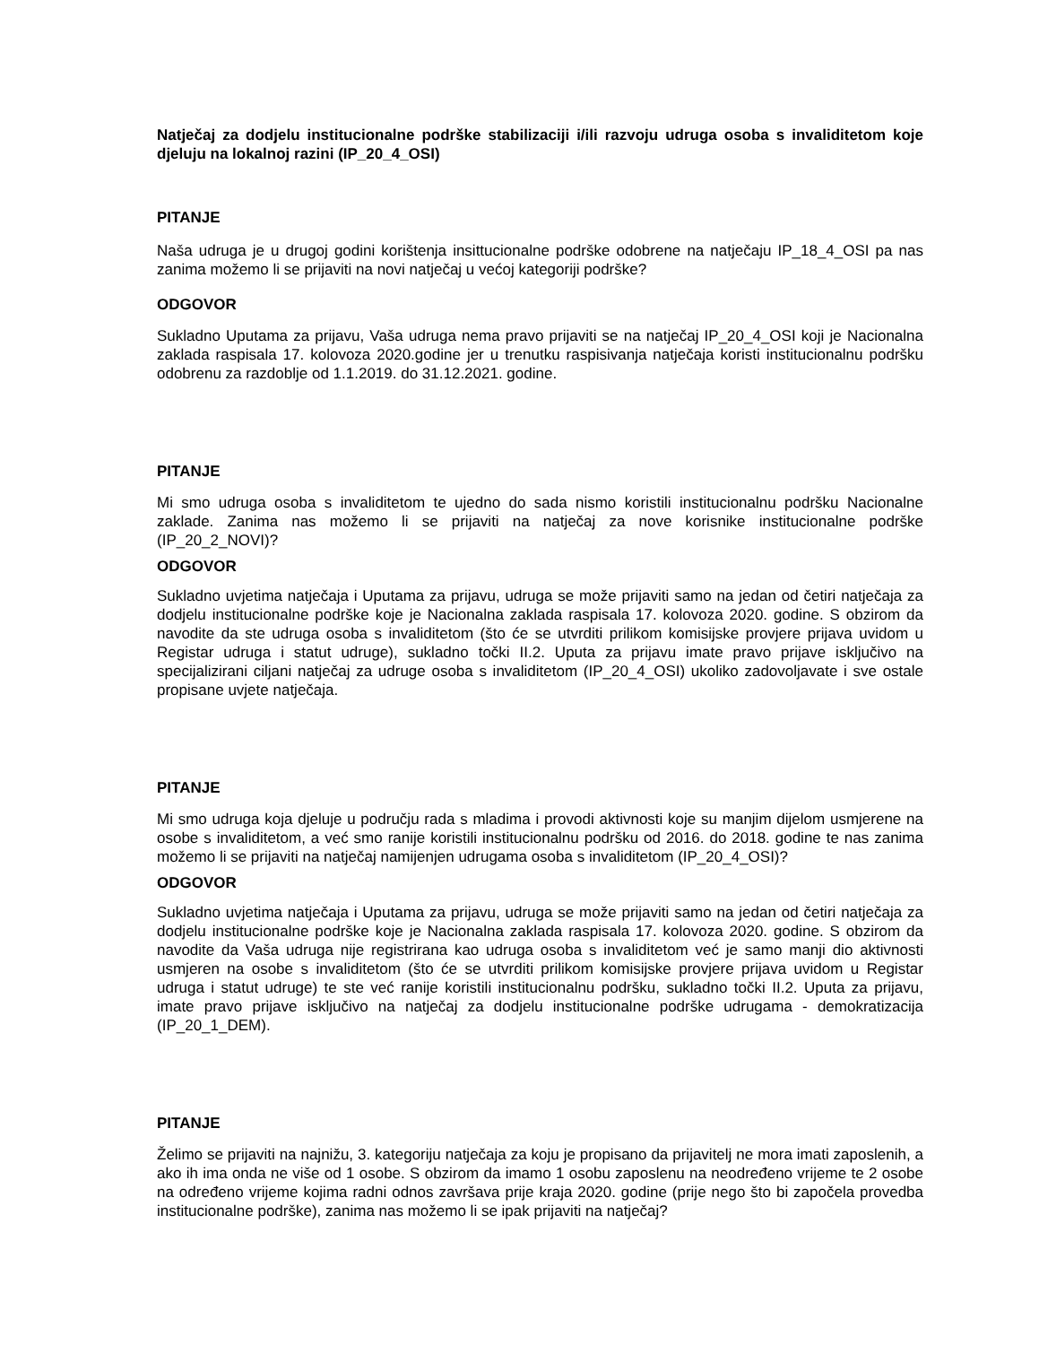Natječaj za dodjelu institucionalne podrške stabilizaciji i/ili razvoju udruga osoba s invaliditetom koje djeluju na lokalnoj razini (IP_20_4_OSI)
PITANJE
Naša udruga je u drugoj godini korištenja insittucionalne podrške odobrene na natječaju IP_18_4_OSI pa nas zanima možemo li se prijaviti na novi natječaj u većoj kategoriji podrške?
ODGOVOR
Sukladno Uputama za prijavu, Vaša udruga nema pravo prijaviti se na natječaj IP_20_4_OSI koji je Nacionalna zaklada raspisala 17. kolovoza 2020.godine jer u trenutku raspisivanja natječaja koristi institucionalnu podršku odobrenu za razdoblje od 1.1.2019. do 31.12.2021. godine.
PITANJE
Mi smo udruga osoba s invaliditetom te ujedno do sada nismo koristili institucionalnu podršku Nacionalne zaklade. Zanima nas možemo li se prijaviti na natječaj za nove korisnike institucionalne podrške (IP_20_2_NOVI)?
ODGOVOR
Sukladno uvjetima natječaja i Uputama za prijavu, udruga se može prijaviti samo na jedan od četiri natječaja za dodjelu institucionalne podrške koje je Nacionalna zaklada raspisala 17. kolovoza 2020. godine. S obzirom da navodite da ste udruga osoba s invaliditetom (što će se utvrditi prilikom komisijske provjere prijava uvidom u Registar udruga i statut udruge), sukladno točki II.2. Uputa za prijavu imate pravo prijave isključivo na specijalizirani ciljani natječaj za udruge osoba s invaliditetom (IP_20_4_OSI) ukoliko zadovoljavate i sve ostale propisane uvjete natječaja.
PITANJE
Mi smo udruga koja djeluje u području rada s mladima i provodi aktivnosti koje su manjim dijelom usmjerene na osobe s invaliditetom, a već smo ranije koristili institucionalnu podršku od 2016. do 2018. godine te nas zanima možemo li se prijaviti na natječaj namijenjen udrugama osoba s invaliditetom (IP_20_4_OSI)?
ODGOVOR
Sukladno uvjetima natječaja i Uputama za prijavu, udruga se može prijaviti samo na jedan od četiri natječaja za dodjelu institucionalne podrške koje je Nacionalna zaklada raspisala 17. kolovoza 2020. godine. S obzirom da navodite da Vaša udruga nije registrirana kao udruga osoba s invaliditetom već je samo manji dio aktivnosti usmjeren na osobe s invaliditetom (što će se utvrditi prilikom komisijske provjere prijava uvidom u Registar udruga i statut udruge) te ste već ranije koristili institucionalnu podršku, sukladno točki II.2. Uputa za prijavu, imate pravo prijave isključivo na natječaj za dodjelu institucionalne podrške udrugama - demokratizacija (IP_20_1_DEM).
PITANJE
Želimo se prijaviti na najnižu, 3. kategoriju natječaja za koju je propisano da prijavitelj ne mora imati zaposlenih, a ako ih ima onda ne više od 1 osobe. S obzirom da imamo 1 osobu zaposlenu na neodređeno vrijeme te 2 osobe na određeno vrijeme kojima radni odnos završava prije kraja 2020. godine (prije nego što bi započela provedba institucionalne podrške), zanima nas možemo li se ipak prijaviti na natječaj?